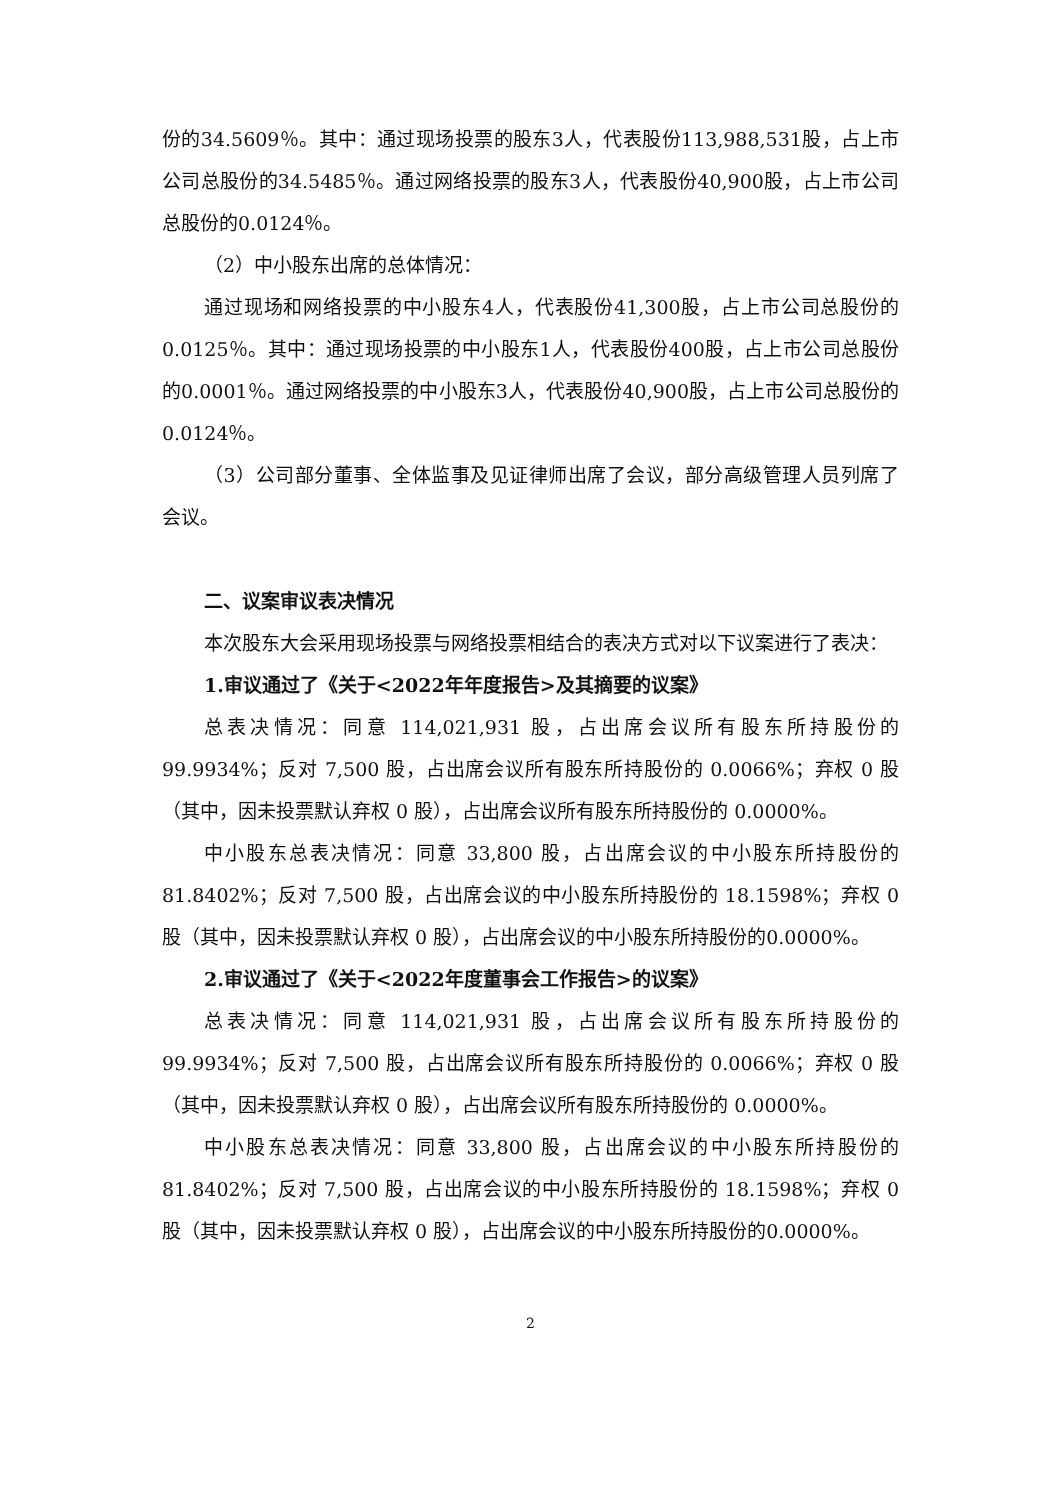份的34.5609％。其中：通过现场投票的股东3人，代表股份113,988,531股，占上市公司总股份的34.5485％。通过网络投票的股东3人，代表股份40,900股，占上市公司总股份的0.0124％。
（2）中小股东出席的总体情况：
通过现场和网络投票的中小股东4人，代表股份41,300股，占上市公司总股份的0.0125％。其中：通过现场投票的中小股东1人，代表股份400股，占上市公司总股份的0.0001％。通过网络投票的中小股东3人，代表股份40,900股，占上市公司总股份的0.0124％。
（3）公司部分董事、全体监事及见证律师出席了会议，部分高级管理人员列席了会议。
二、议案审议表决情况
本次股东大会采用现场投票与网络投票相结合的表决方式对以下议案进行了表决：
1.审议通过了《关于<2022年年度报告>及其摘要的议案》
总表决情况：同意 114,021,931 股，占出席会议所有股东所持股份的99.9934%；反对 7,500 股，占出席会议所有股东所持股份的 0.0066%；弃权 0 股（其中，因未投票默认弃权 0 股），占出席会议所有股东所持股份的 0.0000%。
中小股东总表决情况：同意 33,800 股，占出席会议的中小股东所持股份的81.8402%；反对 7,500 股，占出席会议的中小股东所持股份的 18.1598%；弃权 0 股（其中，因未投票默认弃权 0 股），占出席会议的中小股东所持股份的0.0000%。
2.审议通过了《关于<2022年度董事会工作报告>的议案》
总表决情况：同意 114,021,931 股，占出席会议所有股东所持股份的99.9934%；反对 7,500 股，占出席会议所有股东所持股份的 0.0066%；弃权 0 股（其中，因未投票默认弃权 0 股），占出席会议所有股东所持股份的 0.0000%。
中小股东总表决情况：同意 33,800 股，占出席会议的中小股东所持股份的81.8402%；反对 7,500 股，占出席会议的中小股东所持股份的 18.1598%；弃权 0 股（其中，因未投票默认弃权 0 股），占出席会议的中小股东所持股份的0.0000%。
2